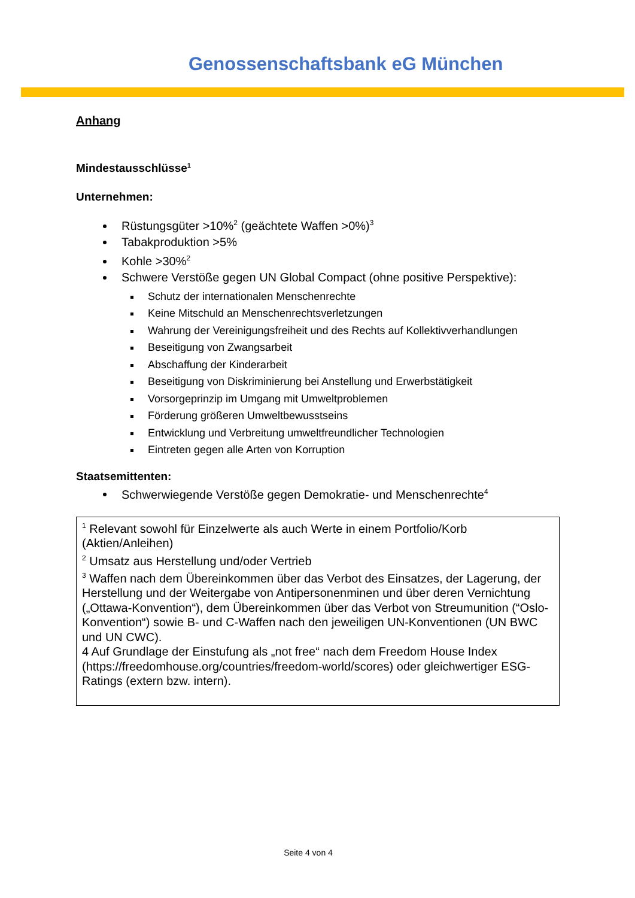Genossenschaftsbank eG München
Anhang
Mindestausschlüsse<sup>1</sup>
Unternehmen:
Rüstungsgüter >10%<sup>2</sup> (geächtete Waffen >0%)<sup>3</sup>
Tabakproduktion >5%
Kohle >30%<sup>2</sup>
Schwere Verstöße gegen UN Global Compact (ohne positive Perspektive):
Schutz der internationalen Menschenrechte
Keine Mitschuld an Menschenrechtsverletzungen
Wahrung der Vereinigungsfreiheit und des Rechts auf Kollektivverhandlungen
Beseitigung von Zwangsarbeit
Abschaffung der Kinderarbeit
Beseitigung von Diskriminierung bei Anstellung und Erwerbstätigkeit
Vorsorgeprinzip im Umgang mit Umweltproblemen
Förderung größeren Umweltbewusstseins
Entwicklung und Verbreitung umweltfreundlicher Technologien
Eintreten gegen alle Arten von Korruption
Staatsemittenten:
Schwerwiegende Verstöße gegen Demokratie- und Menschenrechte<sup>4</sup>
<sup>1</sup> Relevant sowohl für Einzelwerte als auch Werte in einem Portfolio/Korb (Aktien/Anleihen)
<sup>2</sup> Umsatz aus Herstellung und/oder Vertrieb
<sup>3</sup> Waffen nach dem Übereinkommen über das Verbot des Einsatzes, der Lagerung, der Herstellung und der Weitergabe von Antipersonenminen und über deren Vernichtung („Ottawa-Konvention“), dem Übereinkommen über das Verbot von Streumunition (“Oslo-Konvention“) sowie B- und C-Waffen nach den jeweiligen UN-Konventionen (UN BWC und UN CWC).
4 Auf Grundlage der Einstufung als „not free“ nach dem Freedom House Index (https://freedomhouse.org/countries/freedom-world/scores) oder gleichwertiger ESG-Ratings (extern bzw. intern).
Seite 4 von 4